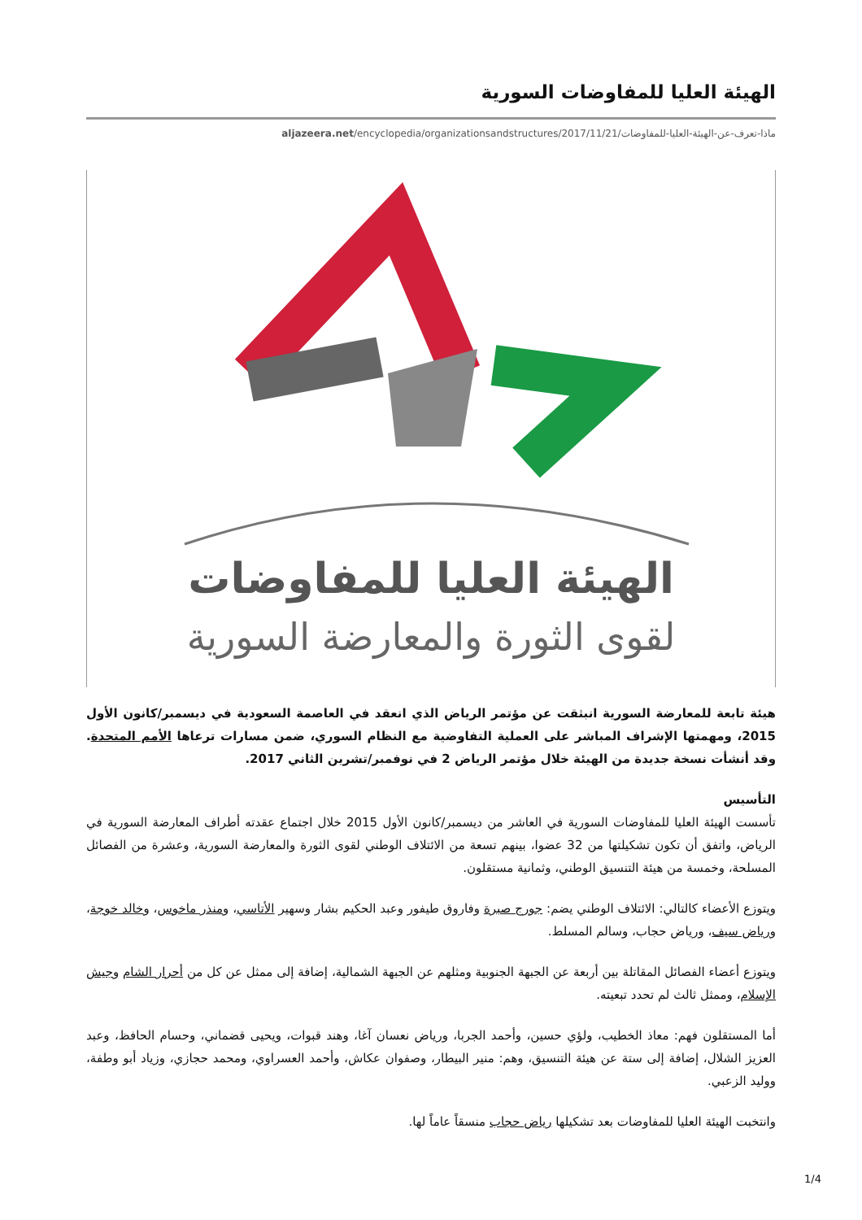الهيئة العليا للمفاوضات السورية
aljazeera.net/encyclopedia/organizationsandstructures/2017/11/21/ماذا-تعرف-عن-الهيئة-العليا-للمفاوضات
الهيئة العليا للمفاوضات
لقوى الثورة والمعارضة السورية
هيئة تابعة للمعارضة السورية انبثقت عن مؤتمر الرياض الذي انعقد في العاصمة السعودية في ديسمبر/كانون الأول 2015، ومهمتها الإشراف المباشر على العملية التفاوضية مع النظام السوري، ضمن مسارات ترعاها الأمم المتحدة. وقد أنشأت نسخة جديدة من الهيئة خلال مؤتمر الرياض 2 في نوفمبر/تشرين الثاني 2017.
التأسيس
تأسست الهيئة العليا للمفاوضات السورية في العاشر من ديسمبر/كانون الأول 2015 خلال اجتماع عقدته أطراف المعارضة السورية في الرياض، واتفق أن تكون تشكيلتها من 32 عضوا، بينهم تسعة من الائتلاف الوطني لقوى الثورة والمعارضة السورية، وعشرة من الفصائل المسلحة، وخمسة من هيئة التنسيق الوطني، وثمانية مستقلون.
ويتوزع الأعضاء كالتالي: الائتلاف الوطني يضم: جورج صبرة وفاروق طيفور وعبد الحكيم بشار وسهير الأتاسي، ومنذر ماخوس، وخالد خوجة، ورياض سيف، ورياض حجاب، وسالم المسلط.
ويتوزع أعضاء الفصائل المقاتلة بين أربعة عن الجبهة الجنوبية ومثلهم عن الجبهة الشمالية، إضافة إلى ممثل عن كل من أحرار الشام وجيش الإسلام، وممثل ثالث لم تحدد تبعيته.
أما المستقلون فهم: معاذ الخطيب، ولؤي حسين، وأحمد الجربا، ورياض نعسان آغا، وهند قبوات، ويحيى قضماني، وحسام الحافظ، وعبد العزيز الشلال، إضافة إلى ستة عن هيئة التنسيق، وهم: منير البيطار، وصفوان عكاش، وأحمد العسراوي، ومحمد حجازي، وزياد أبو وطفة، ووليد الزعبي.
وانتخبت الهيئة العليا للمفاوضات بعد تشكيلها رياض حجاب منسقاً عاماً لها.
1/4